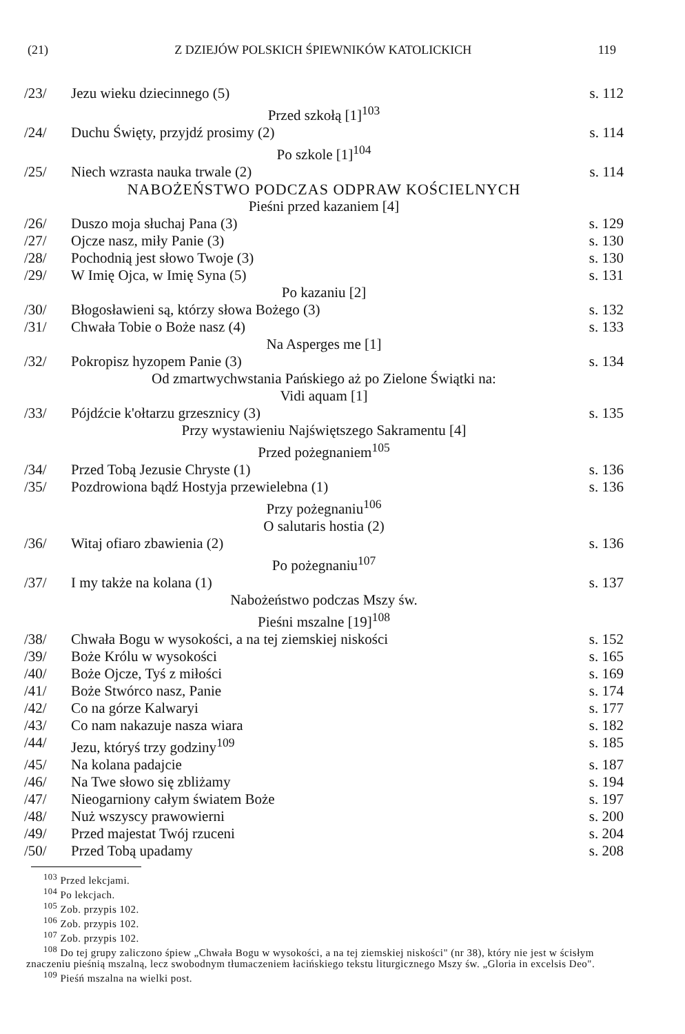(21) Z DZIEJÓW POLSKICH ŚPIEWNIKÓW KATOLICKICH 119
| /23/ | Jezu wieku dziecinnego (5) | s. 112 |
| Przed szkołą [1]<sup>103</sup> | | |
| /24/ | Duchu Święty, przyjdź prosimy (2) | s. 114 |
| Po szkole [1]<sup>104</sup> | | |
| /25/ | Niech wzrasta nauka trwale (2) | s. 114 |
| NABOŻEŃSTWO PODCZAS ODPRAW KOŚCIELNYCH | | |
| Pieśni przed kazaniem [4] | | |
| /26/ | Duszo moja słuchaj Pana (3) | s. 129 |
| /27/ | Ojcze nasz, miły Panie (3) | s. 130 |
| /28/ | Pochodnią jest słowo Twoje (3) | s. 130 |
| /29/ | W Imię Ojca, w Imię Syna (5) | s. 131 |
| Po kazaniu [2] | | |
| /30/ | Błogosławieni są, którzy słowa Bożego (3) | s. 132 |
| /31/ | Chwała Tobie o Boże nasz (4) | s. 133 |
| Na Asperges me [1] | | |
| /32/ | Pokropisz hyzopem Panie (3) | s. 134 |
| Od zmartwychwstania Pańskiego aż po Zielone Świątki na: Vidi aquam [1] | | |
| /33/ | Pójdźcie k'ołtarzu grzesznicy (3) | s. 135 |
| Przy wystawieniu Najświętszego Sakramentu [4] Przed pożegnaniem<sup>105</sup> | | |
| /34/ | Przed Tobą Jezusie Chryste (1) | s. 136 |
| /35/ | Pozdrowiona bądź Hostyja przewielebna (1) | s. 136 |
| Przy pożegnaniu<sup>106</sup> O salutaris hostia (2) | | |
| /36/ | Witaj ofiaro zbawienia (2) | s. 136 |
| Po pożegnaniu<sup>107</sup> | | |
| /37/ | I my także na kolana (1) | s. 137 |
| Nabożeństwo podczas Mszy św. Pieśni mszalne [19]<sup>108</sup> | | |
| /38/ | Chwała Bogu w wysokości, a na tej ziemskiej niskości | s. 152 |
| /39/ | Boże Królu w wysokości | s. 165 |
| /40/ | Boże Ojcze, Tyś z miłości | s. 169 |
| /41/ | Boże Stwórco nasz, Panie | s. 174 |
| /42/ | Co na górze Kalwaryi | s. 177 |
| /43/ | Co nam nakazuje nasza wiara | s. 182 |
| /44/ | Jezu, któryś trzy godziny<sup>109</sup> | s. 185 |
| /45/ | Na kolana padajcie | s. 187 |
| /46/ | Na Twe słowo się zbliżamy | s. 194 |
| /47/ | Nieogarniony całym światem Boże | s. 197 |
| /48/ | Nuż wszyscy prawowierni | s. 200 |
| /49/ | Przed majestat Twój rzuceni | s. 204 |
| /50/ | Przed Tobą upadamy | s. 208 |
<sup>103</sup> Przed lekcjami.
<sup>104</sup> Po lekcjach.
<sup>105</sup> Zob. przypis 102.
<sup>106</sup> Zob. przypis 102.
<sup>107</sup> Zob. przypis 102.
<sup>108</sup> Do tej grupy zaliczono śpiew „Chwała Bogu w wysokości, a na tej ziemskiej niskości" (nr 38), który nie jest w ścisłym znaczeniu pieśnią mszalną, lecz swobodnym tłumaczeniem łacińskiego tekstu liturgicznego Mszy św. „Gloria in excelsis Deo".
<sup>109</sup> Pieśń mszalna na wielki post.